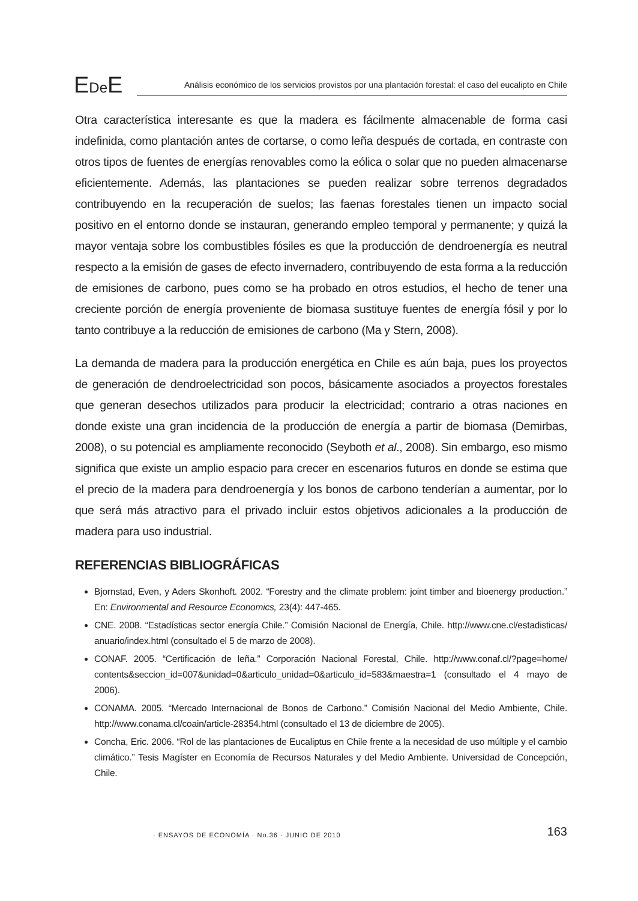EDe E
Análisis económico de los servicios provistos por una plantación forestal: el caso del eucalipto en Chile
Otra característica interesante es que la madera es fácilmente almacenable de forma casi indefinida, como plantación antes de cortarse, o como leña después de cortada, en contraste con otros tipos de fuentes de energías renovables como la eólica o solar que no pueden almacenarse eficientemente. Además, las plantaciones se pueden realizar sobre terrenos degradados contribuyendo en la recuperación de suelos; las faenas forestales tienen un impacto social positivo en el entorno donde se instauran, generando empleo temporal y permanente; y quizá la mayor ventaja sobre los combustibles fósiles es que la producción de dendroenergía es neutral respecto a la emisión de gases de efecto invernadero, contribuyendo de esta forma a la reducción de emisiones de carbono, pues como se ha probado en otros estudios, el hecho de tener una creciente porción de energía proveniente de biomasa sustituye fuentes de energía fósil y por lo tanto contribuye a la reducción de emisiones de carbono (Ma y Stern, 2008).
La demanda de madera para la producción energética en Chile es aún baja, pues los proyectos de generación de dendroelectricidad son pocos, básicamente asociados a proyectos forestales que generan desechos utilizados para producir la electricidad; contrario a otras naciones en donde existe una gran incidencia de la producción de energía a partir de biomasa (Demirbas, 2008), o su potencial es ampliamente reconocido (Seyboth et al., 2008). Sin embargo, eso mismo significa que existe un amplio espacio para crecer en escenarios futuros en donde se estima que el precio de la madera para dendroenergía y los bonos de carbono tenderían a aumentar, por lo que será más atractivo para el privado incluir estos objetivos adicionales a la producción de madera para uso industrial.
REFERENCIAS BIBLIOGRÁFICAS
Bjornstad, Even, y Aders Skonhoft. 2002. “Forestry and the climate problem: joint timber and bioenergy production.” En: Environmental and Resource Economics, 23(4): 447-465.
CNE. 2008. “Estadísticas sector energía Chile.” Comisión Nacional de Energía, Chile. http://www.cne.cl/estadisticas/ anuario/index.html (consultado el 5 de marzo de 2008).
CONAF. 2005. “Certificación de leña.” Corporación Nacional Forestal, Chile. http://www.conaf.cl/?page=home/ contents&seccion_id=007&unidad=0&articulo_unidad=0&articulo_id=583&maestra=1 (consultado el 4 mayo de 2006).
CONAMA. 2005. “Mercado Internacional de Bonos de Carbono.” Comisión Nacional del Medio Ambiente, Chile. http://www.conama.cl/coain/article-28354.html (consultado el 13 de diciembre de 2005).
Concha, Eric. 2006. “Rol de las plantaciones de Eucaliptus en Chile frente a la necesidad de uso múltiple y el cambio climático.” Tesis Magíster en Economía de Recursos Naturales y del Medio Ambiente. Universidad de Concepción, Chile.
· ENSAYOS DE ECONOMÍA · No.36 · JUNIO DE 2010 163